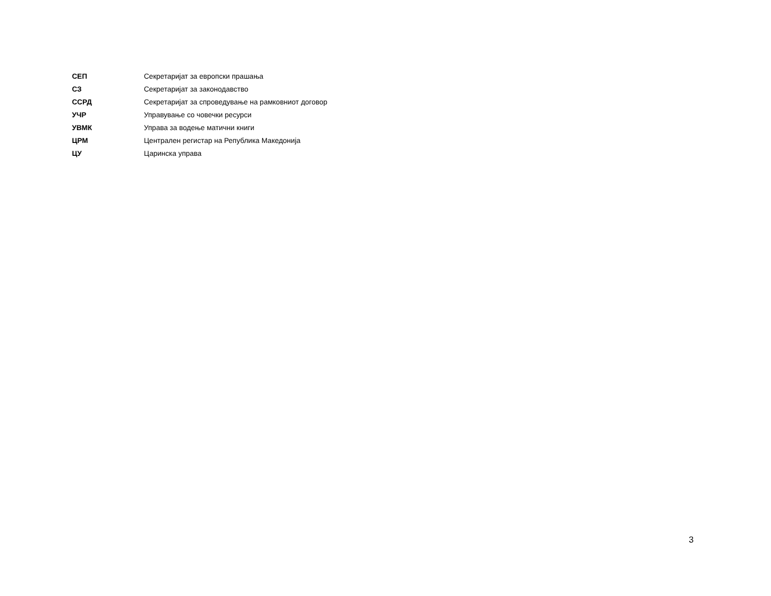| СЕП | Секретаријат за европски прашања |
| СЗ | Секретаријат за законодавство |
| ССРД | Секретаријат за спроведување на рамковниот договор |
| УЧР | Управување со човечки ресурси |
| УВМК | Управа за водење матични книги |
| ЦРМ | Централен регистар на Република Македонија |
| ЦУ | Царинска управа |
3